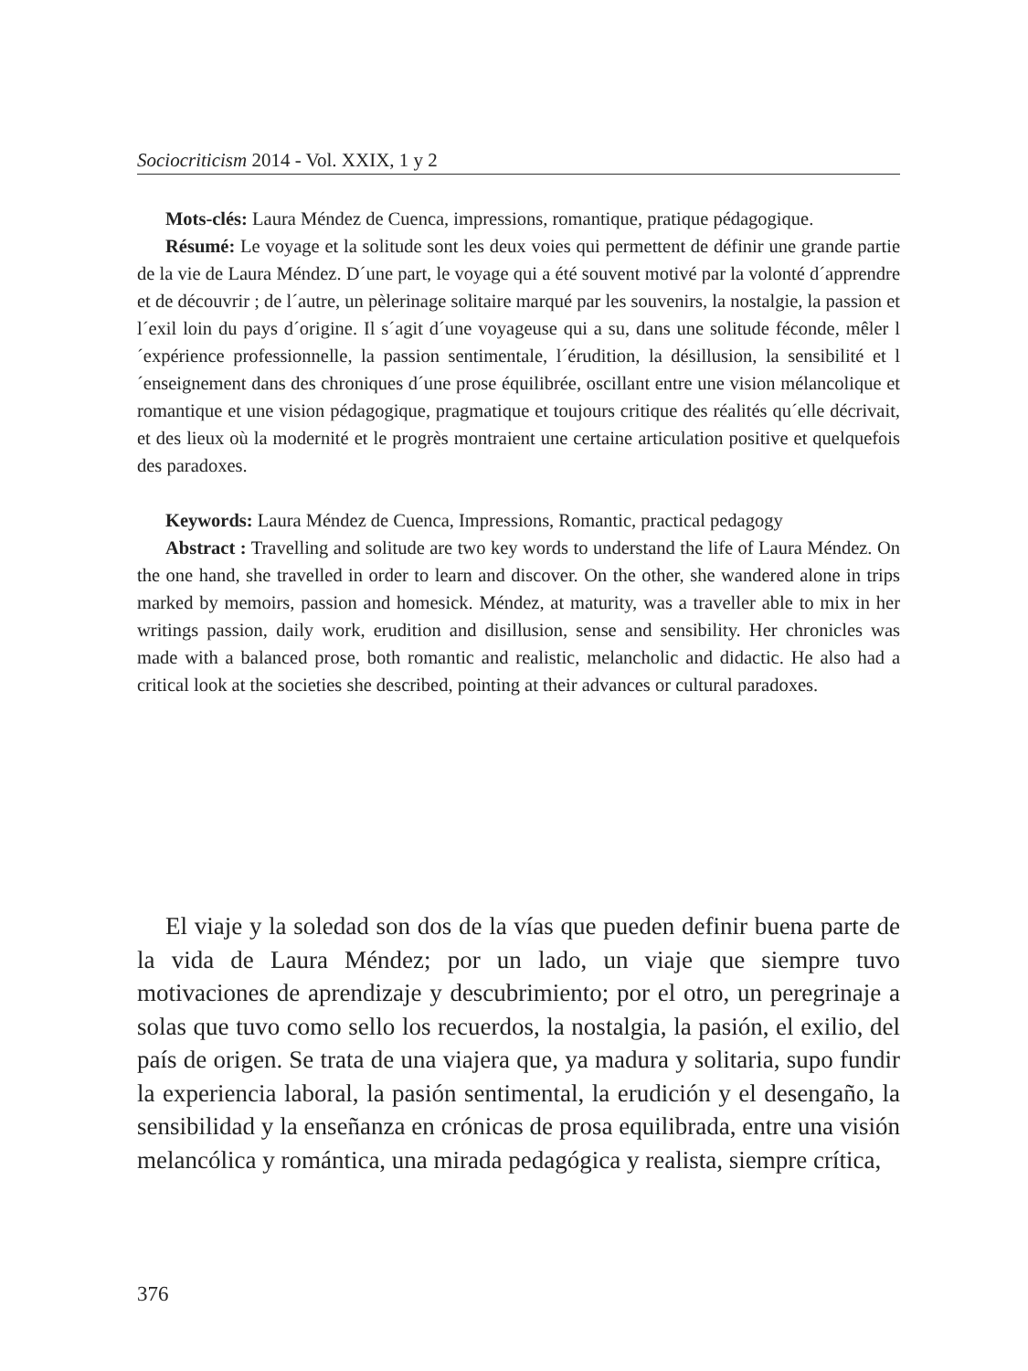Sociocriticism 2014 - Vol. XXIX, 1 y 2
Mots-clés: Laura Méndez de Cuenca, impressions, romantique, pratique pédagogique.
Résumé: Le voyage et la solitude sont les deux voies qui permettent de définir une grande partie de la vie de Laura Méndez. D´une part, le voyage qui a été souvent motivé par la volonté d´apprendre et de découvrir ; de l´autre, un pèlerinage solitaire marqué par les souvenirs, la nostalgie, la passion et l´exil loin du pays d´origine. Il s´agit d´une voyageuse qui a su, dans une solitude féconde, mêler l´expérience professionnelle, la passion sentimentale, l´érudition, la désillusion, la sensibilité et l´enseignement dans des chroniques d´une prose équilibrée, oscillant entre une vision mélancolique et romantique et une vision pédagogique, pragmatique et toujours critique des réalités qu´elle décrivait, et des lieux où la modernité et le progrès montraient une certaine articulation positive et quelquefois des paradoxes.
Keywords: Laura Méndez de Cuenca, Impressions, Romantic, practical pedagogy
Abstract : Travelling and solitude are two key words to understand the life of Laura Méndez. On the one hand, she travelled in order to learn and discover. On the other, she wandered alone in trips marked by memoirs, passion and homesick. Méndez, at maturity, was a traveller able to mix in her writings passion, daily work, erudition and disillusion, sense and sensibility. Her chronicles was made with a balanced prose, both romantic and realistic, melancholic and didactic. He also had a critical look at the societies she described, pointing at their advances or cultural paradoxes.
El viaje y la soledad son dos de la vías que pueden definir buena parte de la vida de Laura Méndez; por un lado, un viaje que siempre tuvo motivaciones de aprendizaje y descubrimiento; por el otro, un peregrinaje a solas que tuvo como sello los recuerdos, la nostalgia, la pasión, el exilio, del país de origen. Se trata de una viajera que, ya madura y solitaria, supo fundir la experiencia laboral, la pasión sentimental, la erudición y el desengaño, la sensibilidad y la enseñanza en crónicas de prosa equilibrada, entre una visión melancólica y romántica, una mirada pedagógica y realista, siempre crítica,
376